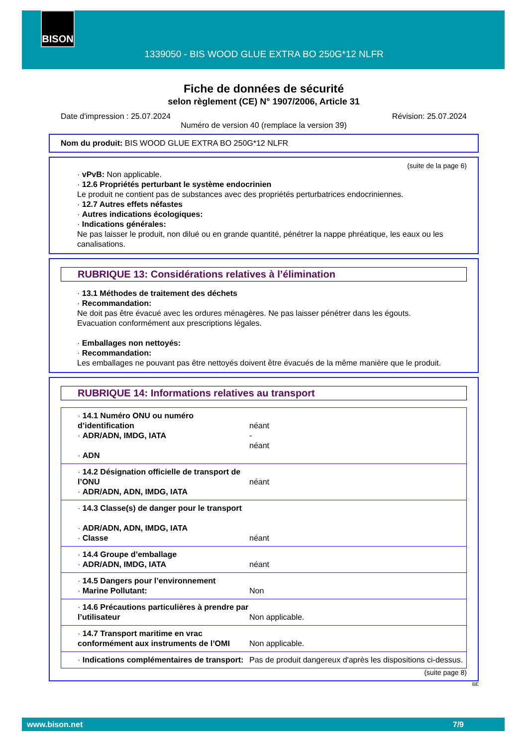BISON
1339050 - BIS WOOD GLUE EXTRA BO 250G*12 NLFR
Fiche de données de sécurité
selon règlement (CE) N° 1907/2006, Article 31
Date d'impression : 25.07.2024 Révision: 25.07.2024
Numéro de version 40 (remplace la version 39)
Nom du produit: BIS WOOD GLUE EXTRA BO 250G*12 NLFR
(suite de la page 6)
· vPvB: Non applicable.
· 12.6 Propriétés perturbant le système endocrinien
Le produit ne contient pas de substances avec des propriétés perturbatrices endocriniennes.
· 12.7 Autres effets néfastes
· Autres indications écologiques:
· Indications générales:
Ne pas laisser le produit, non dilué ou en grande quantité, pénétrer la nappe phréatique, les eaux ou les canalisations.
RUBRIQUE 13: Considérations relatives à l’élimination
· 13.1 Méthodes de traitement des déchets
· Recommandation:
Ne doit pas être évacué avec les ordures ménagères. Ne pas laisser pénétrer dans les égouts.
Evacuation conformément aux prescriptions légales.
· Emballages non nettoyés:
· Recommandation:
Les emballages ne pouvant pas être nettoyés doivent être évacués de la même manière que le produit.
RUBRIQUE 14: Informations relatives au transport
| · 14.1 Numéro ONU ou numéro d’identification · ADR/ADN, IMDG, IATA · ADN | néant - néant |
| · 14.2 Désignation officielle de transport de l’ONU · ADR/ADN, ADN, IMDG, IATA | néant |
| · 14.3 Classe(s) de danger pour le transport · ADR/ADN, ADN, IMDG, IATA · Classe | néant |
| · 14.4 Groupe d’emballage · ADR/ADN, IMDG, IATA | néant |
| · 14.5 Dangers pour l’environnement · Marine Pollutant: | Non |
| · 14.6 Précautions particulières à prendre par l’utilisateur | Non applicable. |
| · 14.7 Transport maritime en vrac conformément aux instruments de l’OMI | Non applicable. |
| · Indications complémentaires de transport: | Pas de produit dangereux d'après les dispositions ci-dessus. |
(suite page 8)
BE
www.bison.net 7/9